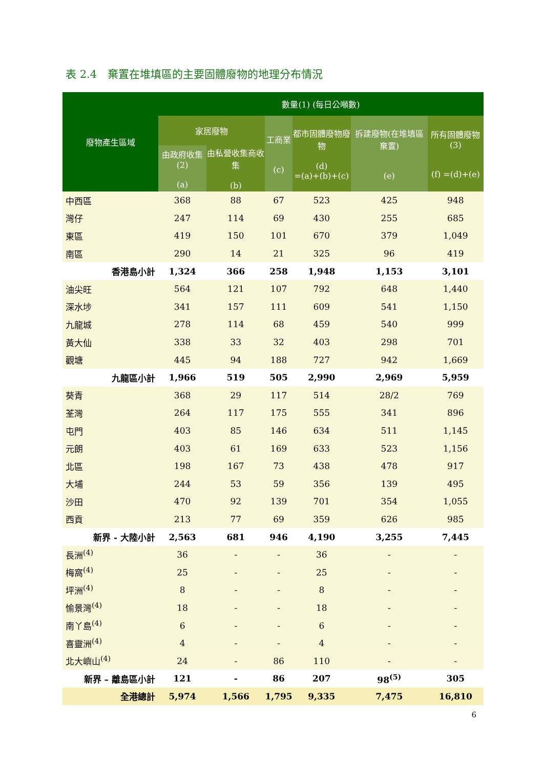表 2.4　棄置在堆填區的主要固體廢物的地理分布情況
| 廢物產生區域 | 數量(1) (每日公噸數) | | | | | |
| --- | --- | --- | --- | --- | --- | --- |
| | 家居廢物 | | 工商業 (c) | 都市固體廢物廢物 (d) =(a)+(b)+(c) | 拆建廢物(在堆填區棄置) (e) | 所有固體廢物(3) (f) =(d)+(e) |
| | 由政府收集(2) (a) | 由私營收集商收集 (b) | | | | |
| 中西區 | 368 | 88 | 67 | 523 | 425 | 948 |
| 灣仔 | 247 | 114 | 69 | 430 | 255 | 685 |
| 東區 | 419 | 150 | 101 | 670 | 379 | 1,049 |
| 南區 | 290 | 14 | 21 | 325 | 96 | 419 |
| 香港島小計 | 1,324 | 366 | 258 | 1,948 | 1,153 | 3,101 |
| 油尖旺 | 564 | 121 | 107 | 792 | 648 | 1,440 |
| 深水埗 | 341 | 157 | 111 | 609 | 541 | 1,150 |
| 九龍城 | 278 | 114 | 68 | 459 | 540 | 999 |
| 黃大仙 | 338 | 33 | 32 | 403 | 298 | 701 |
| 觀塘 | 445 | 94 | 188 | 727 | 942 | 1,669 |
| 九龍區小計 | 1,966 | 519 | 505 | 2,990 | 2,969 | 5,959 |
| 葵青 | 368 | 29 | 117 | 514 | 28/2 | 769 |
| 荃灣 | 264 | 117 | 175 | 555 | 341 | 896 |
| 屯門 | 403 | 85 | 146 | 634 | 511 | 1,145 |
| 元朗 | 403 | 61 | 169 | 633 | 523 | 1,156 |
| 北區 | 198 | 167 | 73 | 438 | 478 | 917 |
| 大埔 | 244 | 53 | 59 | 356 | 139 | 495 |
| 沙田 | 470 | 92 | 139 | 701 | 354 | 1,055 |
| 西貢 | 213 | 77 | 69 | 359 | 626 | 985 |
| 新界 - 大陸小計 | 2,563 | 681 | 946 | 4,190 | 3,255 | 7,445 |
| 長洲<sup>(4)</sup> | 36 | - | - | 36 | - | - |
| 梅窩<sup>(4)</sup> | 25 | - | - | 25 | - | - |
| 坪洲<sup>(4)</sup> | 8 | - | - | 8 | - | - |
| 愉景灣<sup>(4)</sup> | 18 | - | - | 18 | - | - |
| 南丫島<sup>(4)</sup> | 6 | - | - | 6 | - | - |
| 喜靈洲<sup>(4)</sup> | 4 | - | - | 4 | - | - |
| 北大嶼山<sup>(4)</sup> | 24 | - | 86 | 110 | - | - |
| 新界 – 離島區小計 | 121 | - | 86 | 207 | 98<sup>(5)</sup> | 305 |
| 全港總計 | 5,974 | 1,566 | 1,795 | 9,335 | 7,475 | 16,810 |
6